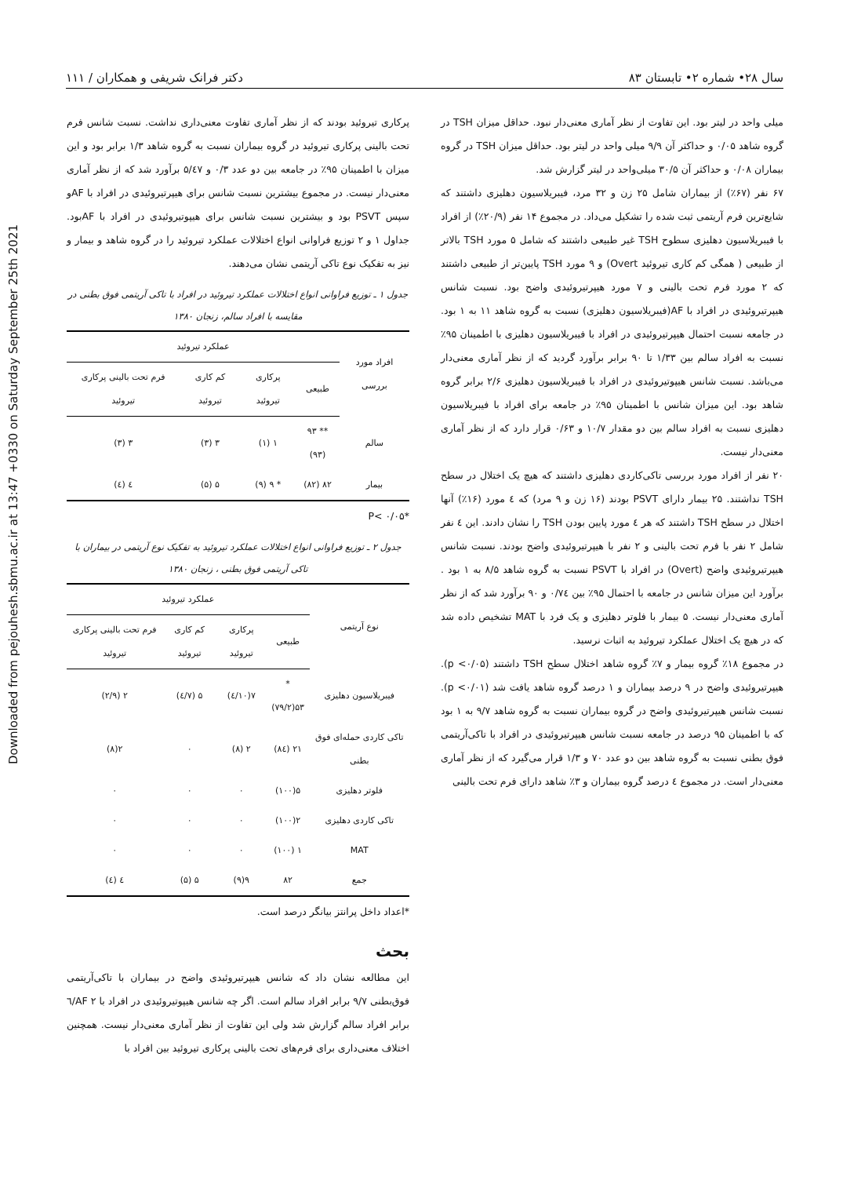Downloaded from pejouhesh.sbmu.ac.ir at 13:47 +0330 on Saturday September 25th 2021
سال ۲۸• شماره ۲• تابستان ۸۳ دکتر فرانک شریفی و همکاران / ۱۱۱
میلی واحد در لیتر بود. این تفاوت از نظر آماری معنی‌دار نبود. حداقل میزان TSH در گروه شاهد ۰/۰۵ و حداکثر آن ۹/۹ میلی واحد در لیتر بود. حداقل میزان TSH در گروه بیماران ۰/۰۸ و حداکثر آن ۳۰/۵ میلی‌واحد در لیتر گزارش شد.
۶۷ نفر (۶۷٪) از بیماران شامل ۲۵ زن و ۳۲ مرد، فیبریلاسیون دهلیزی داشتند که شایع‌ترین فرم آریتمی ثبت شده را تشکیل می‌داد. در مجموع ۱۴ نفر (۲۰/۹٪) از افراد با فیبریلاسیون دهلیزی سطوح TSH غیر طبیعی داشتند که شامل ۵ مورد TSH بالاتر از طبیعی ( همگی کم کاری تیروئید Overt) و ۹ مورد TSH پایین‌تر از طبیعی داشتند که ۲ مورد فرم تحت بالینی و ۷ مورد هیپرتیروئیدی واضح بود. نسبت شانس هیپرتیروئیدی در افراد با AF(فیبریلاسیون دهلیزی) نسبت به گروه شاهد ۱۱ به ۱ بود. در جامعه نسبت احتمال هیپرتیروئیدی در افراد با فیبریلاسیون دهلیزی با اطمینان ۹۵٪ نسبت به افراد سالم بین ۱/۳۳ تا ۹۰ برابر برآورد گردید که از نظر آماری معنی‌دار می‌باشد. نسبت شانس هیپوتیروئیدی در افراد با فیبریلاسیون دهلیزی ۲/۶ برابر گروه شاهد بود. این میزان شانس با اطمینان ۹۵٪ در جامعه برای افراد با فیبریلاسیون دهلیزی نسبت به افراد سالم بین دو مقدار ۱۰/۷ و ۰/۶۳ قرار دارد که از نظر آماری معنی‌دار نیست.
۲۰ نفر از افراد مورد بررسی تاکی‌کاردی دهلیزی داشتند که هیچ یک اختلال در سطح TSH نداشتند. ۲۵ بیمار دارای PSVT بودند (۱۶ زن و ۹ مرد) که ٤ مورد (۱۶٪) آنها اختلال در سطح TSH داشتند که هر ٤ مورد پایین بودن TSH را نشان دادند. این ٤ نفر شامل ۲ نفر با فرم تحت بالینی و ۲ نفر با هیپرتیروئیدی واضح بودند. نسبت شانس هیپرتیروئیدی واضح (Overt) در افراد با PSVT نسبت به گروه شاهد ۸/۵ به ۱ بود . برآورد این میزان شانس در جامعه با احتمال ۹۵٪ بین ۰/۷٤ و ۹۰ برآورد شد که از نظر آماری معنی‌دار نیست. ۵ بیمار با فلوتر دهلیزی و یک فرد با MAT تشخیص داده شد که در هیچ یک اختلال عملکرد تیروئید به اثبات نرسید.
در مجموع ۱۸٪ گروه بیمار و ۷٪ گروه شاهد اختلال سطح TSH داشتند (p <۰/۰۵). هیپرتیروئیدی واضح در ۹ درصد بیماران و ۱ درصد گروه شاهد یافت شد (p <۰/۰۱). نسبت شانس هیپرتیروئیدی واضح در گروه بیماران نسبت به گروه شاهد ۹/۷ به ۱ بود که با اطمینان ۹۵ درصد در جامعه نسبت شانس هیپرتیروئیدی در افراد با تاکی‌آریتمی فوق بطنی نسبت به گروه شاهد بین دو عدد ۷۰ و ۱/۳ قرار می‌گیرد که از نظر آماری معنی‌دار است. در مجموع ٤ درصد گروه بیماران و ۳٪ شاهد دارای فرم تحت بالینی
پرکاری تیروئید بودند که از نظر آماری تفاوت معنی‌داری نداشت. نسبت شانس فرم تحت بالینی پرکاری تیروئید در گروه بیماران نسبت به گروه شاهد ۱/۳ برابر بود و این میزان با اطمینان ۹۵٪ در جامعه بین دو عدد ۰/۳ و ۵/٤۷ برآورد شد که از نظر آماری معنی‌دار نیست. در مجموع بیشترین نسبت شانس برای هیپرتیروئیدی در افراد با AFو سپس PSVT بود و بیشترین نسبت شانس برای هیپوتیروئیدی در افراد با AFبود. جداول ۱ و ۲ توزیع فراوانی انواع اختلالات عملکرد تیروئید را در گروه شاهد و بیمار و نیز به تفکیک نوع تاکی آریتمی نشان می‌دهند.
جدول ۱ ـ توزیع فراوانی انواع اختلالات عملکرد تیروئید در افراد با تاکی آریتمی فوق بطنی در مقایسه با افراد سالم، زنجان ۱۳۸۰
| افراد مورد بررسی | عملکرد تیروئید | | | |
| --- | --- | --- | --- | --- |
| | طبیعی | پرکاری تیروئید | کم کاری تیروئید | فرم تحت بالینی پرکاری تیروئید |
| سالم | ** ۹۳ (۹۳) | ۱ (۱) | ۳ (۳) | ۳ (۳) |
| بیمار | ۸۲ (۸۲) | * ۹ (۹) | ۵ (۵) | ٤ (٤) |
*P< ۰/۰۵
جدول ۲ ـ توزیع فراوانی انواع اختلالات عملکرد تیروئید به تفکیک نوع آریتمی در بیماران با تاکی آریتمی فوق بطنی ، زنجان ۱۳۸۰
| نوع آریتمی | عملکرد تیروئید | | | |
| --- | --- | --- | --- | --- |
| | طبیعی | پرکاری تیروئید | کم کاری تیروئید | فرم تحت بالینی پرکاری تیروئید |
| فیبریلاسیون دهلیزی | * ۵۳(۷۹/۲) | ۷(۱۰/٤) | ۵ (۷/٤) | ۲ (۲/۹) |
| تاکی کاردی حمله‌ای فوق بطنی | ۲۱ (۸٤) | ۲ (۸) | ۰ | ۲(۸) |
| فلوتر دهلیزی | ۵(۱۰۰) | ۰ | ۰ | ۰ |
| تاکی کاردی دهلیزی | ۲(۱۰۰) | ۰ | ۰ | ۰ |
| MAT | ۱ (۱۰۰) | ۰ | ۰ | ۰ |
| جمع | ۸۲ | ۹(۹) | ۵ (۵) | ٤ (٤) |
*اعداد داخل پرانتز بیانگر درصد است.
بحث
این مطالعه نشان داد که شانس هیپرتیروئیدی واضح در بیماران با تاکی‌آریتمی فوق‌بطنی ۹/۷ برابر افراد سالم است. اگر چه شانس هیپوتیروئیدی در افراد با AF ۲/٦ برابر افراد سالم گزارش شد ولی این تفاوت از نظر آماری معنی‌دار نیست. همچنین اختلاف معنی‌داری برای فرم‌های تحت بالینی پرکاری تیروئید بین افراد با